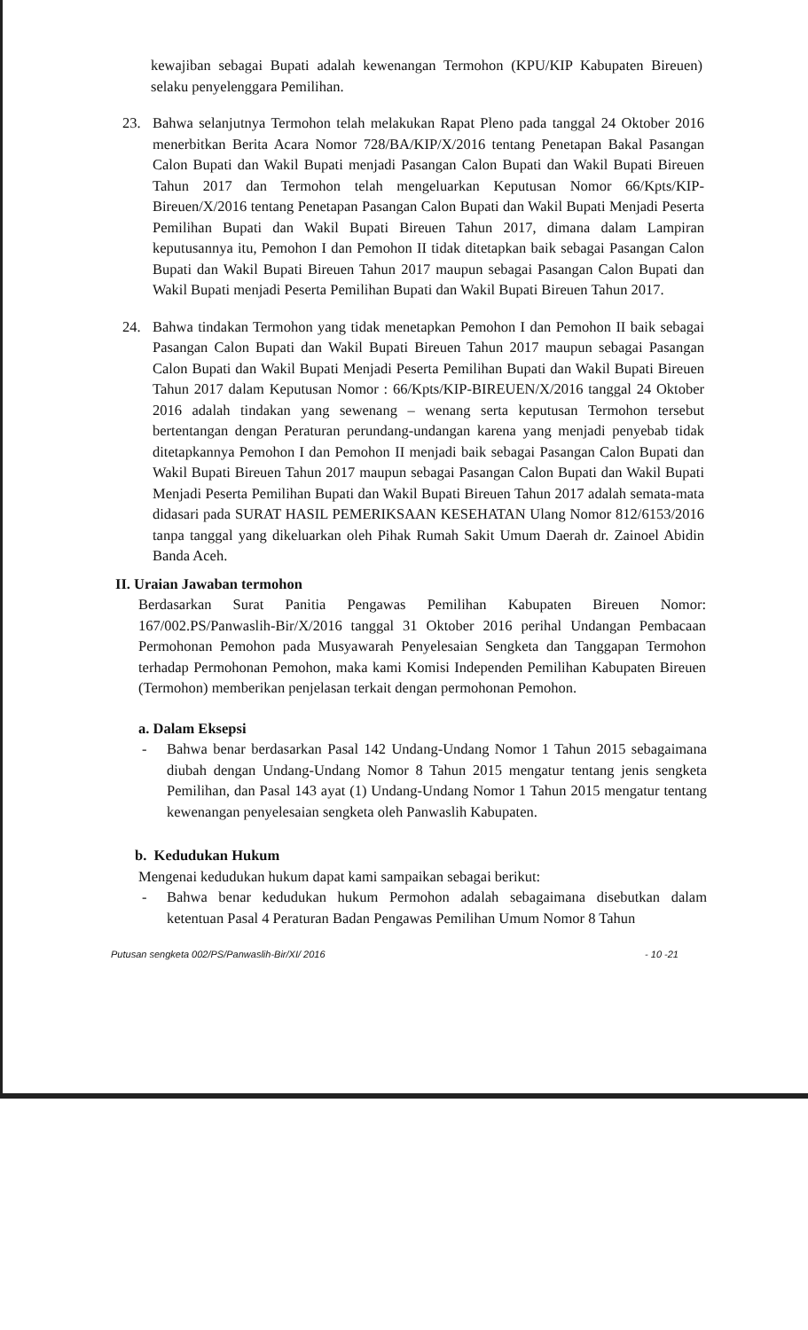kewajiban sebagai Bupati adalah kewenangan Termohon (KPU/KIP Kabupaten Bireuen) selaku penyelenggara Pemilihan.
23. Bahwa selanjutnya Termohon telah melakukan Rapat Pleno pada tanggal 24 Oktober 2016 menerbitkan Berita Acara Nomor 728/BA/KIP/X/2016 tentang Penetapan Bakal Pasangan Calon Bupati dan Wakil Bupati menjadi Pasangan Calon Bupati dan Wakil Bupati Bireuen Tahun 2017 dan Termohon telah mengeluarkan Keputusan Nomor 66/Kpts/KIP-Bireuen/X/2016 tentang Penetapan Pasangan Calon Bupati dan Wakil Bupati Menjadi Peserta Pemilihan Bupati dan Wakil Bupati Bireuen Tahun 2017, dimana dalam Lampiran keputusannya itu, Pemohon I dan Pemohon II tidak ditetapkan baik sebagai Pasangan Calon Bupati dan Wakil Bupati Bireuen Tahun 2017 maupun sebagai Pasangan Calon Bupati dan Wakil Bupati menjadi Peserta Pemilihan Bupati dan Wakil Bupati Bireuen Tahun 2017.
24. Bahwa tindakan Termohon yang tidak menetapkan Pemohon I dan Pemohon II baik sebagai Pasangan Calon Bupati dan Wakil Bupati Bireuen Tahun 2017 maupun sebagai Pasangan Calon Bupati dan Wakil Bupati Menjadi Peserta Pemilihan Bupati dan Wakil Bupati Bireuen Tahun 2017 dalam Keputusan Nomor : 66/Kpts/KIP-BIREUEN/X/2016 tanggal 24 Oktober 2016 adalah tindakan yang sewenang – wenang serta keputusan Termohon tersebut bertentangan dengan Peraturan perundang-undangan karena yang menjadi penyebab tidak ditetapkannya Pemohon I dan Pemohon II menjadi baik sebagai Pasangan Calon Bupati dan Wakil Bupati Bireuen Tahun 2017 maupun sebagai Pasangan Calon Bupati dan Wakil Bupati Menjadi Peserta Pemilihan Bupati dan Wakil Bupati Bireuen Tahun 2017 adalah semata-mata didasari pada SURAT HASIL PEMERIKSAAN KESEHATAN Ulang Nomor 812/6153/2016 tanpa tanggal yang dikeluarkan oleh Pihak Rumah Sakit Umum Daerah dr. Zainoel Abidin Banda Aceh.
II. Uraian Jawaban termohon
Berdasarkan Surat Panitia Pengawas Pemilihan Kabupaten Bireuen Nomor: 167/002.PS/Panwaslih-Bir/X/2016 tanggal 31 Oktober 2016 perihal Undangan Pembacaan Permohonan Pemohon pada Musyawarah Penyelesaian Sengketa dan Tanggapan Termohon terhadap Permohonan Pemohon, maka kami Komisi Independen Pemilihan Kabupaten Bireuen (Termohon) memberikan penjelasan terkait dengan permohonan Pemohon.
a. Dalam Eksepsi
- Bahwa benar berdasarkan Pasal 142 Undang-Undang Nomor 1 Tahun 2015 sebagaimana diubah dengan Undang-Undang Nomor 8 Tahun 2015 mengatur tentang jenis sengketa Pemilihan, dan Pasal 143 ayat (1) Undang-Undang Nomor 1 Tahun 2015 mengatur tentang kewenangan penyelesaian sengketa oleh Panwaslih Kabupaten.
b. Kedudukan Hukum
Mengenai kedudukan hukum dapat kami sampaikan sebagai berikut:
- Bahwa benar kedudukan hukum Permohon adalah sebagaimana disebutkan dalam ketentuan Pasal 4 Peraturan Badan Pengawas Pemilihan Umum Nomor 8 Tahun
Putusan sengketa 002/PS/Panwaslih-Bir/XI/ 2016 - 10 -21